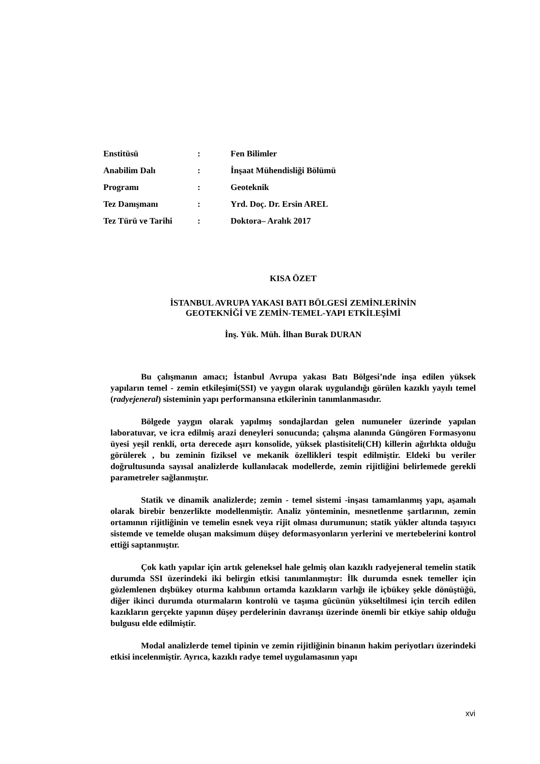| Enstitüsü | : | Fen Bilimler |
| Anabilim Dalı | : | İnşaat Mühendisliği Bölümü |
| Programı | : | Geoteknik |
| Tez Danışmanı | : | Yrd. Doç. Dr. Ersin AREL |
| Tez Türü ve Tarihi | : | Doktora– Aralık 2017 |
KISA ÖZET
İSTANBUL AVRUPA YAKASI BATI BÖLGESİ ZEMİNLERİNİN
GEOTEKNİĞİ VE ZEMİN-TEMEL-YAPI ETKİLEŞİMİ
İnş. Yük. Müh. İlhan Burak DURAN
Bu çalışmanın amacı; İstanbul Avrupa yakası Batı Bölgesi’nde inşa edilen yüksek yapıların temel - zemin etkileşimi(SSI) ve yaygın olarak uygulandığı görülen kazıklı yayılı temel (radyejeneral) sisteminin yapı performansına etkilerinin tanımlanmasıdır.
Bölgede yaygın olarak yapılmış sondajlardan gelen numuneler üzerinde yapılan laboratuvar, ve icra edilmiş arazi deneyleri sonucunda; çalışma alanında Güngören Formasyonu üyesi yeşil renkli, orta derecede aşırı konsolide, yüksek plastisiteli(CH) killerin ağırlıkta olduğu görülerek , bu zeminin fiziksel ve mekanik özellikleri tespit edilmiştir. Eldeki bu veriler doğrultusunda sayısal analizlerde kullanılacak modellerde, zemin rijitliğini belirlemede gerekli parametreler sağlanmıştır.
Statik ve dinamik analizlerde; zemin - temel sistemi -inşası tamamlanmış yapı, aşamalı olarak birebir benzerlikte modellenmiştir. Analiz yönteminin, mesnetlenme şartlarının, zemin ortamının rijitliğinin ve temelin esnek veya rijit olması durumunun; statik yükler altında taşıyıcı sistemde ve temelde oluşan maksimum düşey deformasyonların yerlerini ve mertebelerini kontrol ettiği saptanmıştır.
Çok katlı yapılar için artık geleneksel hale gelmiş olan kazıklı radyejeneral temelin statik durumda SSI üzerindeki iki belirgin etkisi tanımlanmıştır: İlk durumda esnek temeller için gözlemlenen dışbükey oturma kalıbının ortamda kazıkların varlığı ile içbükey şekle dönüştüğü, diğer ikinci durumda oturmaların kontrolü ve taşıma gücünün yükseltilmesi için tercih edilen kazıkların gerçekte yapının düşey perdelerinin davranışı üzerinde önemli bir etkiye sahip olduğu bulgusu elde edilmiştir.
Modal analizlerde temel tipinin ve zemin rijitliğinin binanın hakim periyotları üzerindeki etkisi incelenmiştir. Ayrıca, kazıklı radye temel uygulamasının yapı
xvi